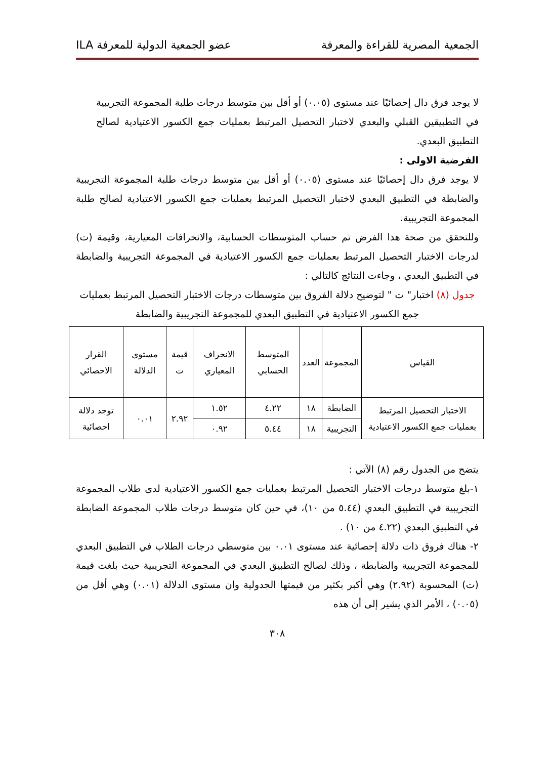الجمعية المصرية للقراءة والمعرفة عضو الجمعية الدولية للمعرفة ILA
لا يوجد فرق دال إحصائيًا عند مستوى (٠.٠٥) أو أقل بين متوسط درجات طلبة المجموعة التجريبية في التطبيقين القبلي والبعدي لاختبار التحصيل المرتبط بعمليات جمع الكسور الاعتيادية لصالح التطبيق البعدي.
الفرضية الاولى :
لا يوجد فرق دال إحصائيًا عند مستوى (٠.٠٥) أو أقل بين متوسط درجات طلبة المجموعة التجريبية والضابطة في التطبيق البعدي لاختبار التحصيل المرتبط بعمليات جمع الكسور الاعتيادية لصالح طلبة المجموعة التجريبية.
وللتحقق من صحة هذا الفرض تم حساب المتوسطات الحسابية، والانحرافات المعيارية، وقيمة (ت) لدرجات الاختبار التحصيل المرتبط بعمليات جمع الكسور الاعتيادية في المجموعة التجريبية والضابطة في التطبيق البعدي ، وجاءت النتائج كالتالي :
جدول (٨) اختبار" ت " لتوضيح دلالة الفروق بين متوسطات درجات الاختبار التحصيل المرتبط بعمليات جمع الكسور الاعتيادية في التطبيق البعدي للمجموعة التجريبية والضابطة
| القياس | المجموعة | العدد | المتوسط الحسابي | الانحراف المعياري | قيمة ت | مستوى الدلالة | القرار الاحصائي |
| --- | --- | --- | --- | --- | --- | --- | --- |
| الاختبار التحصيل المرتبط بعمليات جمع الكسور الاعتيادية | الضابطة | ١٨ | ٤.٢٢ | ١.٥٢ | ٢.٩٢ | ٠.٠١ | توجد دلالة احصائية |
| | التجريبية | ١٨ | ٥.٤٤ | ٠.٩٢ | | | |
يتضح من الجدول رقم (٨) الآتي :
١-بلغ متوسط درجات الاختبار التحصيل المرتبط بعمليات جمع الكسور الاعتيادية لدى طلاب المجموعة التجريبية في التطبيق البعدي (٥.٤٤ من ١٠)، في حين كان متوسط درجات طلاب المجموعة الضابطة في التطبيق البعدي (٤.٢٢ من ١٠) .
٢- هناك فروق ذات دلالة إحصائية عند مستوى ٠.٠١ بين متوسطي درجات الطلاب في التطبيق البعدي للمجموعة التجريبية والضابطة ، وذلك لصالح التطبيق البعدي في المجموعة التجريبية حيث بلغت قيمة (ت) المحسوبة (٢.٩٢) وهي أكبر بكثير من قيمتها الجدولية وان مستوى الدلالة (٠.٠١) وهي أقل من (٠.٠٥) ، الأمر الذي يشير إلى أن هذه
٣٠٨